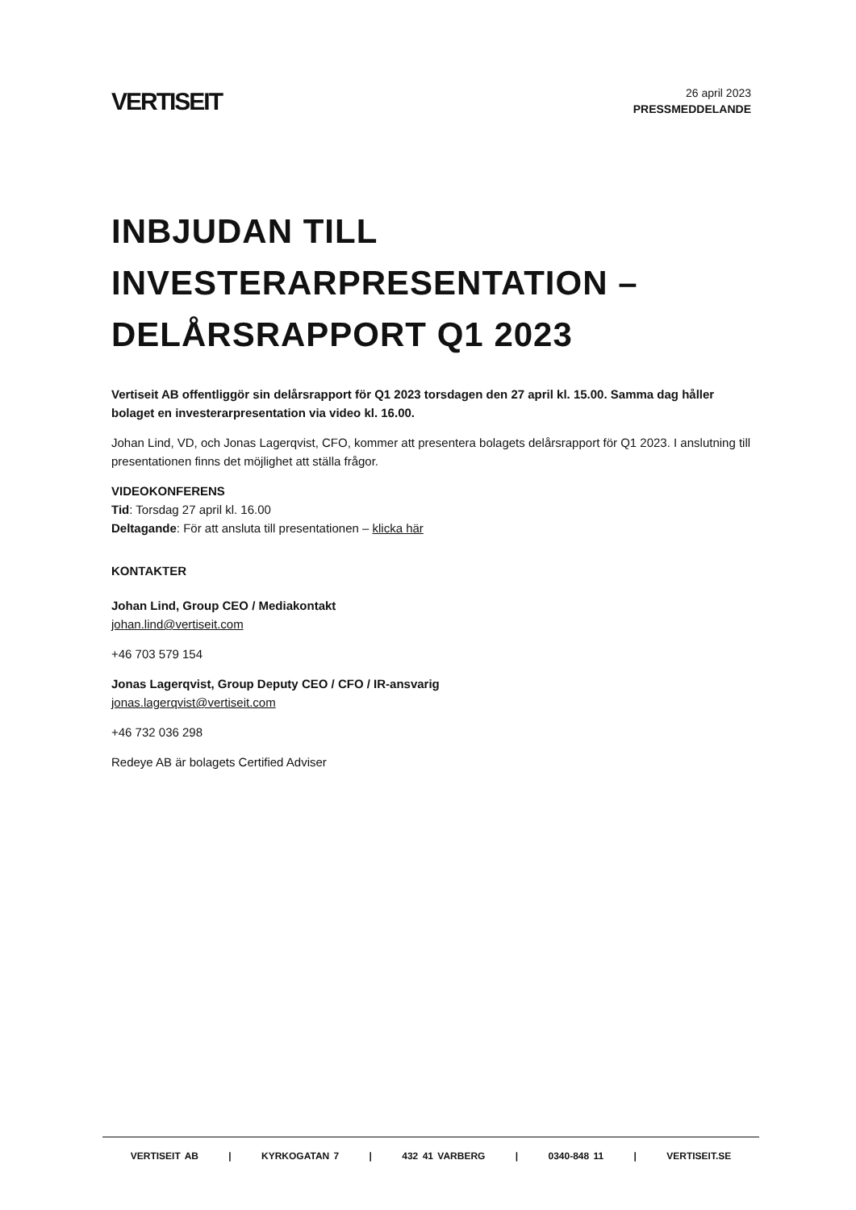VERTISEIT
26 april 2023
PRESSMEDDELANDE
INBJUDAN TILL INVESTERARPRESENTATION – DELÅRSRAPPORT Q1 2023
Vertiseit AB offentliggör sin delårsrapport för Q1 2023 torsdagen den 27 april kl. 15.00. Samma dag håller bolaget en investerarpresentation via video kl. 16.00.
Johan Lind, VD, och Jonas Lagerqvist, CFO, kommer att presentera bolagets delårsrapport för Q1 2023. I anslutning till presentationen finns det möjlighet att ställa frågor.
VIDEOKONFERENS
Tid: Torsdag 27 april kl. 16.00
Deltagande: För att ansluta till presentationen – klicka här
KONTAKTER
Johan Lind, Group CEO / Mediakontakt
johan.lind@vertiseit.com
+46 703 579 154
Jonas Lagerqvist, Group Deputy CEO / CFO / IR-ansvarig
jonas.lagerqvist@vertiseit.com
+46 732 036 298
Redeye AB är bolagets Certified Adviser
VERTISEIT AB | KYRKOGATAN 7 | 432 41 VARBERG | 0340-848 11 | VERTISEIT.SE